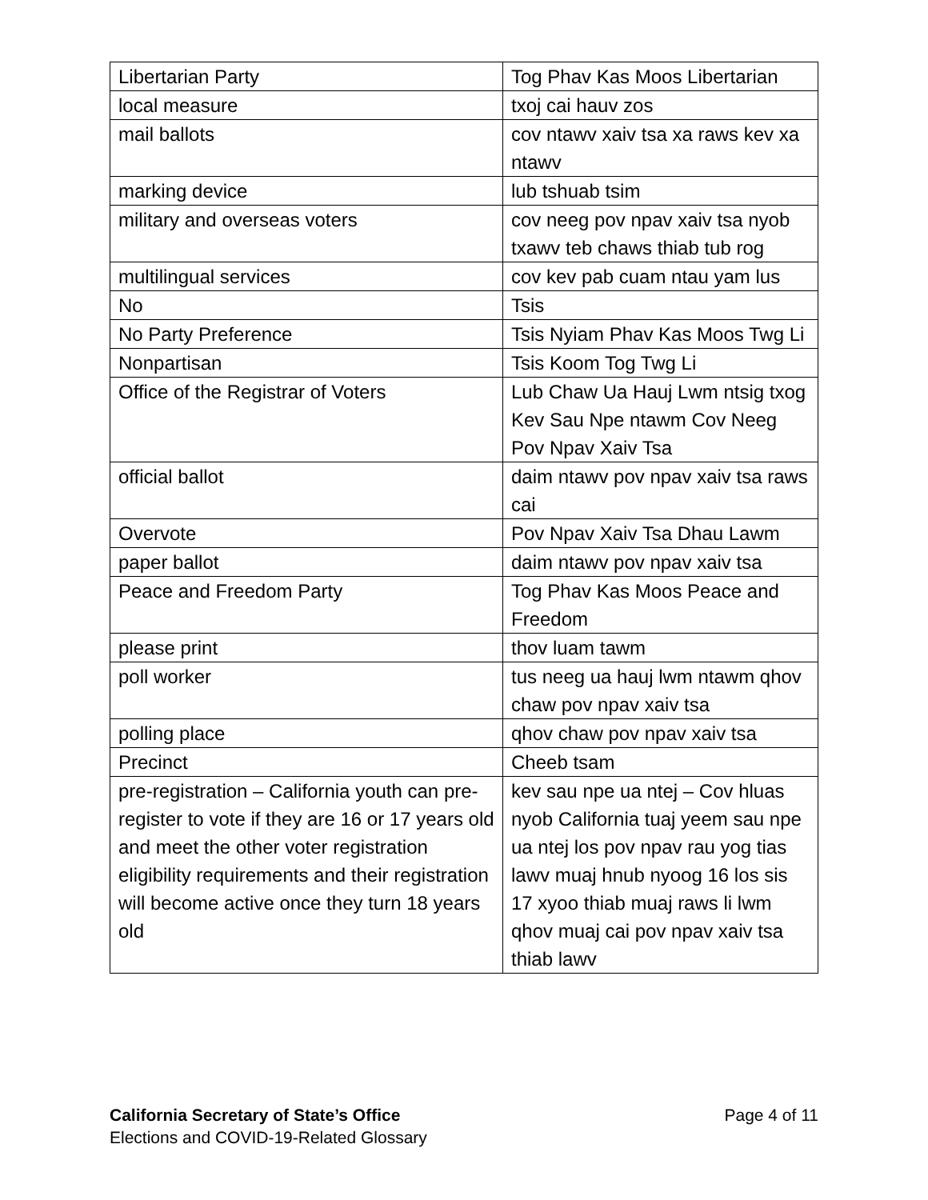| Libertarian Party | Tog Phav Kas Moos Libertarian |
| local measure | txoj cai hauv zos |
| mail ballots | cov ntawv xaiv tsa xa raws kev xa ntawv |
| marking device | lub tshuab tsim |
| military and overseas voters | cov neeg pov npav xaiv tsa nyob txawv teb chaws thiab tub rog |
| multilingual services | cov kev pab cuam ntau yam lus |
| No | Tsis |
| No Party Preference | Tsis Nyiam Phav Kas Moos Twg Li |
| Nonpartisan | Tsis Koom Tog Twg Li |
| Office of the Registrar of Voters | Lub Chaw Ua Hauj Lwm ntsig txog Kev Sau Npe ntawm Cov Neeg Pov Npav Xaiv Tsa |
| official ballot | daim ntawv pov npav xaiv tsa raws cai |
| Overvote | Pov Npav Xaiv Tsa Dhau Lawm |
| paper ballot | daim ntawv pov npav xaiv tsa |
| Peace and Freedom Party | Tog Phav Kas Moos Peace and Freedom |
| please print | thov luam tawm |
| poll worker | tus neeg ua hauj lwm ntawm qhov chaw pov npav xaiv tsa |
| polling place | qhov chaw pov npav xaiv tsa |
| Precinct | Cheeb tsam |
| pre-registration – California youth can pre-register to vote if they are 16 or 17 years old and meet the other voter registration eligibility requirements and their registration will become active once they turn 18 years old | kev sau npe ua ntej – Cov hluas nyob California tuaj yeem sau npe ua ntej los pov npav rau yog tias lawv muaj hnub nyoog 16 los sis 17 xyoo thiab muaj raws li lwm qhov muaj cai pov npav xaiv tsa thiab lawv |
Page 4 of 11
California Secretary of State’s Office
Elections and COVID-19-Related Glossary